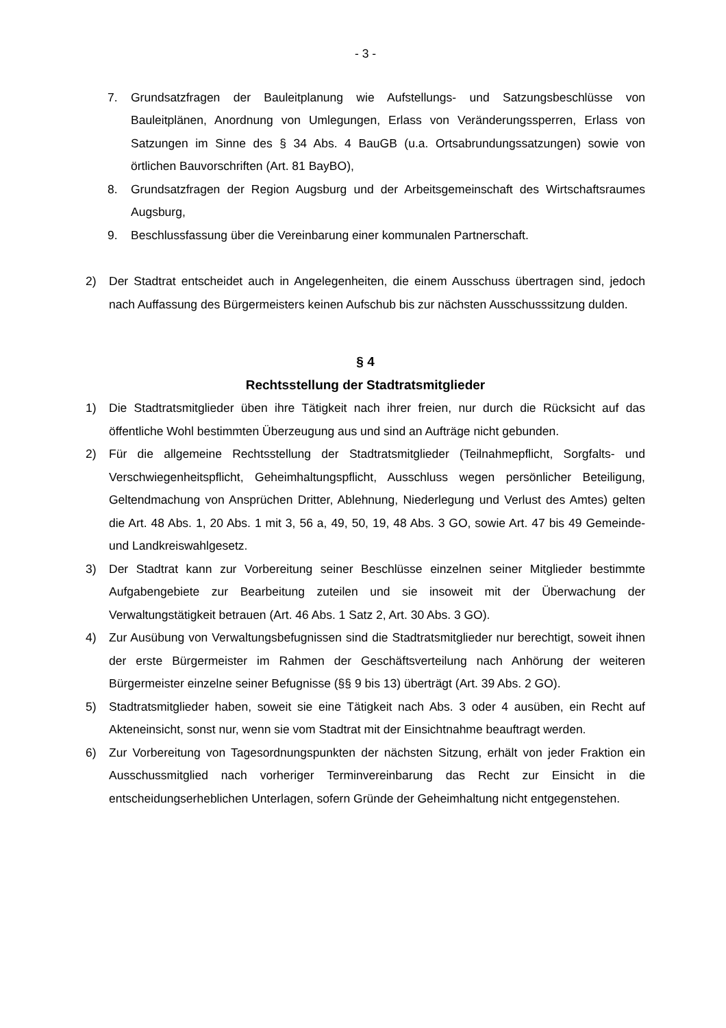- 3 -
7. Grundsatzfragen der Bauleitplanung wie Aufstellungs- und Satzungsbeschlüsse von Bauleitplänen, Anordnung von Umlegungen, Erlass von Veränderungssperren, Erlass von Satzungen im Sinne des § 34 Abs. 4 BauGB (u.a. Ortsabrundungssatzungen) sowie von örtlichen Bauvorschriften (Art. 81 BayBO),
8. Grundsatzfragen der Region Augsburg und der Arbeitsgemeinschaft des Wirtschafts­raumes Augsburg,
9. Beschlussfassung über die Vereinbarung einer kommunalen Partnerschaft.
2) Der Stadtrat entscheidet auch in Angelegenheiten, die einem Ausschuss übertragen sind, jedoch nach Auffassung des Bürgermeisters keinen Aufschub bis zur nächsten Aus­schusssitzung dulden.
§ 4
Rechtsstellung der Stadtratsmitglieder
1) Die Stadtratsmitglieder üben ihre Tätigkeit nach ihrer freien, nur durch die Rücksicht auf das öffentliche Wohl bestimmten Überzeugung aus und sind an Aufträge nicht gebunden.
2) Für die allgemeine Rechtsstellung der Stadtratsmitglieder (Teilnahmepflicht, Sorgfalts- und Verschwiegenheitspflicht, Geheimhaltungspflicht, Ausschluss wegen persönlicher Beteiligung, Geltendmachung von Ansprüchen Dritter, Ablehnung, Niederlegung und Ver­lust des Amtes) gelten die Art. 48 Abs. 1, 20 Abs. 1 mit 3, 56 a, 49, 50, 19, 48 Abs. 3 GO, sowie Art. 47 bis 49 Gemeinde- und Landkreiswahlgesetz.
3) Der Stadtrat kann zur Vorbereitung seiner Beschlüsse einzelnen seiner Mitglieder be­stimmte Aufgabengebiete zur Bearbeitung zuteilen und sie insoweit mit der Überwachung der Verwaltungstätigkeit betrauen (Art. 46 Abs. 1 Satz 2, Art. 30 Abs. 3 GO).
4) Zur Ausübung von Verwaltungsbefugnissen sind die Stadtratsmitglieder nur berechtigt, soweit ihnen der erste Bürgermeister im Rahmen der Geschäftsverteilung nach Anhö­rung der weiteren Bürgermeister einzelne seiner Befugnisse (§§ 9 bis 13) überträgt (Art. 39 Abs. 2 GO).
5) Stadtratsmitglieder haben, soweit sie eine Tätigkeit nach Abs. 3 oder 4 ausüben, ein Recht auf Akteneinsicht, sonst nur, wenn sie vom Stadtrat mit der Einsichtnahme beauf­tragt werden.
6) Zur Vorbereitung von Tagesordnungspunkten der nächsten Sitzung, erhält von jeder Fraktion ein Ausschussmitglied nach vorheriger Terminvereinbarung das Recht zur Ein­sicht in die entscheidungserheblichen Unterlagen, sofern Gründe der Geheimhaltung nicht entgegenstehen.